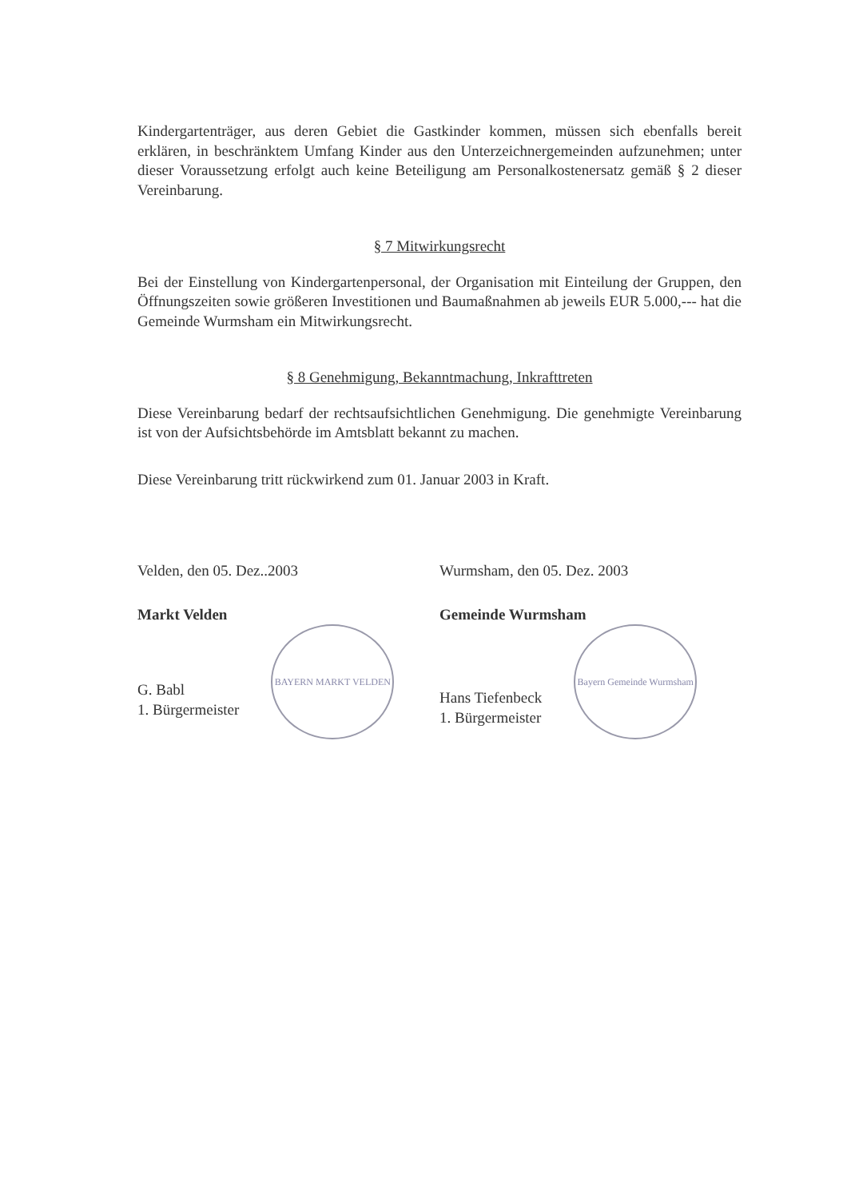Kindergartenträger, aus deren Gebiet die Gastkinder kommen, müssen sich ebenfalls bereit erklären, in beschränktem Umfang Kinder aus den Unterzeichnergemeinden aufzunehmen; unter dieser Voraussetzung erfolgt auch keine Beteiligung am Personalkostenersatz gemäß § 2 dieser Vereinbarung.
§ 7 Mitwirkungsrecht
Bei der Einstellung von Kindergartenpersonal, der Organisation mit Einteilung der Gruppen, den Öffnungszeiten sowie größeren Investitionen und Baumaßnahmen ab jeweils EUR 5.000,--- hat die Gemeinde Wurmsham ein Mitwirkungsrecht.
§ 8 Genehmigung, Bekanntmachung, Inkrafttreten
Diese Vereinbarung bedarf der rechtsaufsichtlichen Genehmigung. Die genehmigte Vereinbarung ist von der Aufsichtsbehörde im Amtsblatt bekannt zu machen.
Diese Vereinbarung tritt rückwirkend zum 01. Januar 2003 in Kraft.
Velden, den 05. Dez..2003
Markt Velden
G. Babl
1. Bürgermeister
BAYERN MARKT VELDEN
Wurmsham, den 05. Dez. 2003
Gemeinde Wurmsham
Hans Tiefenbeck
1. Bürgermeister
Bayern Gemeinde Wurmsham